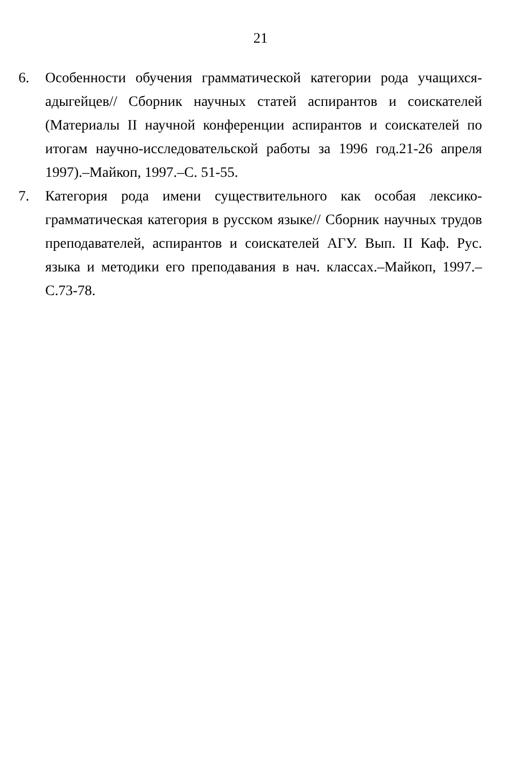21
6. Особенности обучения грамматической категории рода учащихся-адыгейцев// Сборник научных статей аспирантов и соискателей (Материалы II научной конференции аспирантов и соискателей по итогам научно-исследовательской работы за 1996 год.21-26 апреля 1997).–Майкоп, 1997.–С. 51-55.
7. Категория рода имени существительного как особая лексико-грамматическая категория в русском языке// Сборник научных трудов преподавателей, аспирантов и соискателей АГУ. Вып. II Каф. Рус. языка и методики его преподавания в нач. классах.–Майкоп, 1997.–С.73-78.